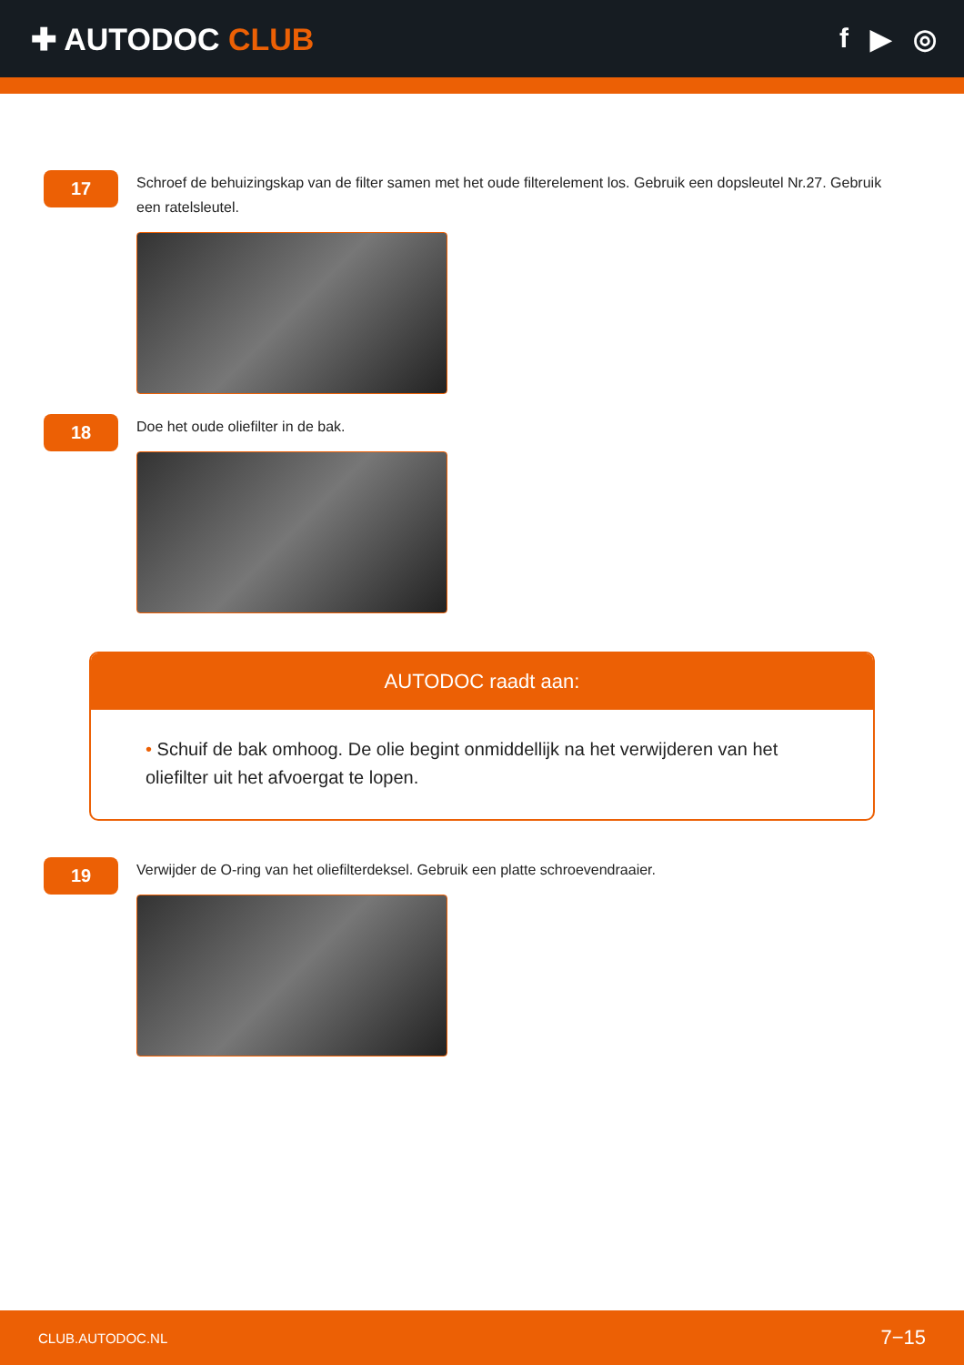✚ AUTODOC CLUB f ▶ ◎
17
Schroef de behuizingskap van de filter samen met het oude filterelement los. Gebruik een dopsleutel Nr.27. Gebruik een ratelsleutel.
18
Doe het oude oliefilter in de bak.
AUTODOC raadt aan:
• Schuif de bak omhoog. De olie begint onmiddellijk na het verwijderen van het oliefilter uit het afvoergat te lopen.
19
Verwijder de O-ring van het oliefilterdeksel. Gebruik een platte schroevendraaier.
CLUB.AUTODOC.NL 7−15